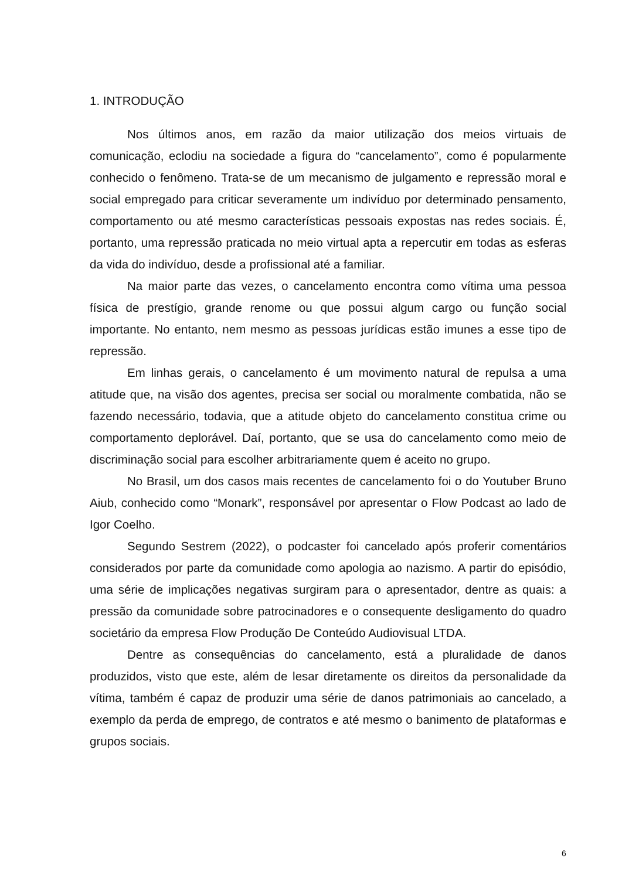1. INTRODUÇÃO
Nos últimos anos, em razão da maior utilização dos meios virtuais de comunicação, eclodiu na sociedade a figura do “cancelamento”, como é popularmente conhecido o fenômeno. Trata-se de um mecanismo de julgamento e repressão moral e social empregado para criticar severamente um indivíduo por determinado pensamento, comportamento ou até mesmo características pessoais expostas nas redes sociais. É, portanto, uma repressão praticada no meio virtual apta a repercutir em todas as esferas da vida do indivíduo, desde a profissional até a familiar.
Na maior parte das vezes, o cancelamento encontra como vítima uma pessoa física de prestígio, grande renome ou que possui algum cargo ou função social importante. No entanto, nem mesmo as pessoas jurídicas estão imunes a esse tipo de repressão.
Em linhas gerais, o cancelamento é um movimento natural de repulsa a uma atitude que, na visão dos agentes, precisa ser social ou moralmente combatida, não se fazendo necessário, todavia, que a atitude objeto do cancelamento constitua crime ou comportamento deplorável. Daí, portanto, que se usa do cancelamento como meio de discriminação social para escolher arbitrariamente quem é aceito no grupo.
No Brasil, um dos casos mais recentes de cancelamento foi o do Youtuber Bruno Aiub, conhecido como “Monark”, responsável por apresentar o Flow Podcast ao lado de Igor Coelho.
Segundo Sestrem (2022), o podcaster foi cancelado após proferir comentários considerados por parte da comunidade como apologia ao nazismo. A partir do episódio, uma série de implicações negativas surgiram para o apresentador, dentre as quais: a pressão da comunidade sobre patrocinadores e o consequente desligamento do quadro societário da empresa Flow Produção De Conteúdo Audiovisual LTDA.
Dentre as consequências do cancelamento, está a pluralidade de danos produzidos, visto que este, além de lesar diretamente os direitos da personalidade da vítima, também é capaz de produzir uma série de danos patrimoniais ao cancelado, a exemplo da perda de emprego, de contratos e até mesmo o banimento de plataformas e grupos sociais.
6